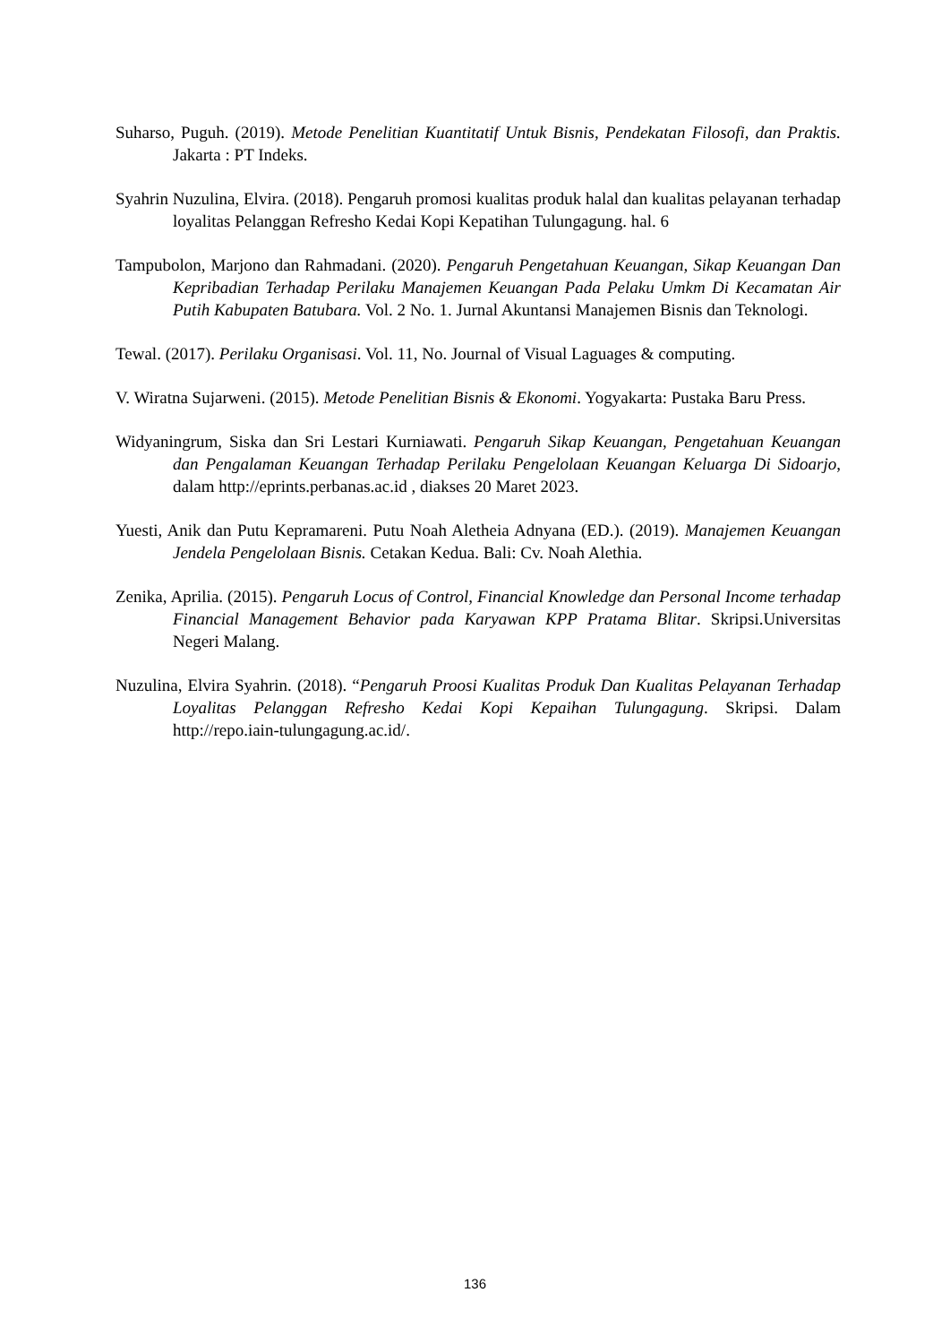Suharso, Puguh. (2019). Metode Penelitian Kuantitatif Untuk Bisnis, Pendekatan Filosofi, dan Praktis. Jakarta : PT Indeks.
Syahrin Nuzulina, Elvira. (2018). Pengaruh promosi kualitas produk halal dan kualitas pelayanan terhadap loyalitas Pelanggan Refresho Kedai Kopi Kepatihan Tulungagung. hal. 6
Tampubolon, Marjono dan Rahmadani. (2020). Pengaruh Pengetahuan Keuangan, Sikap Keuangan Dan Kepribadian Terhadap Perilaku Manajemen Keuangan Pada Pelaku Umkm Di Kecamatan Air Putih Kabupaten Batubara. Vol. 2 No. 1. Jurnal Akuntansi Manajemen Bisnis dan Teknologi.
Tewal. (2017). Perilaku Organisasi. Vol. 11, No. Journal of Visual Laguages & computing.
V. Wiratna Sujarweni. (2015). Metode Penelitian Bisnis & Ekonomi. Yogyakarta: Pustaka Baru Press.
Widyaningrum, Siska dan Sri Lestari Kurniawati. Pengaruh Sikap Keuangan, Pengetahuan Keuangan dan Pengalaman Keuangan Terhadap Perilaku Pengelolaan Keuangan Keluarga Di Sidoarjo, dalam http://eprints.perbanas.ac.id , diakses 20 Maret 2023.
Yuesti, Anik dan Putu Kepramareni. Putu Noah Aletheia Adnyana (ED.). (2019). Manajemen Keuangan Jendela Pengelolaan Bisnis. Cetakan Kedua. Bali: Cv. Noah Alethia.
Zenika, Aprilia. (2015). Pengaruh Locus of Control, Financial Knowledge dan Personal Income terhadap Financial Management Behavior pada Karyawan KPP Pratama Blitar. Skripsi.Universitas Negeri Malang.
Nuzulina, Elvira Syahrin. (2018). “Pengaruh Proosi Kualitas Produk Dan Kualitas Pelayanan Terhadap Loyalitas Pelanggan Refresho Kedai Kopi Kepaihan Tulungagung. Skripsi. Dalam http://repo.iain-tulungagung.ac.id/.
136